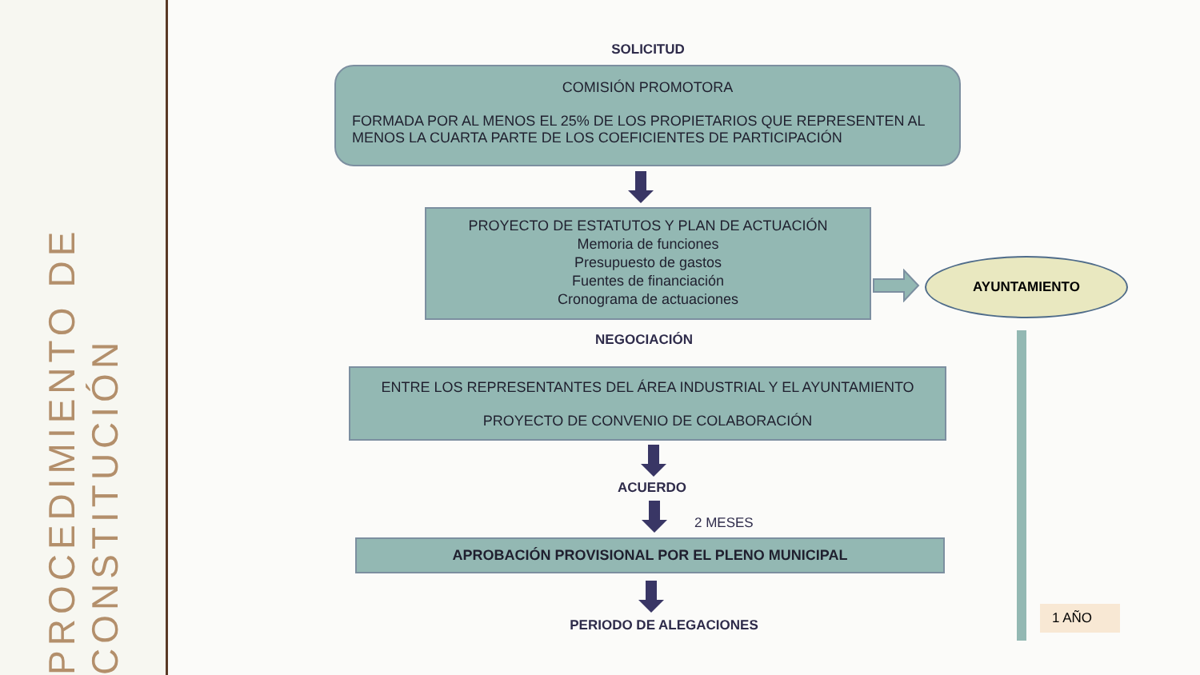PROCEDIMIENTO DE CONSTITUCIÓN
SOLICITUD
COMISIÓN PROMOTORA
FORMADA POR AL MENOS EL 25% DE LOS PROPIETARIOS QUE REPRESENTEN AL MENOS LA CUARTA PARTE DE LOS COEFICIENTES DE PARTICIPACIÓN
PROYECTO DE ESTATUTOS Y PLAN DE ACTUACIÓN
Memoria de funciones
Presupuesto de gastos
Fuentes de financiación
Cronograma de actuaciones
AYUNTAMIENTO
NEGOCIACIÓN
ENTRE LOS REPRESENTANTES DEL ÁREA INDUSTRIAL Y EL AYUNTAMIENTO
PROYECTO DE CONVENIO DE COLABORACIÓN
ACUERDO
2 MESES
APROBACIÓN PROVISIONAL POR EL PLENO MUNICIPAL
PERIODO DE ALEGACIONES
1 AÑO